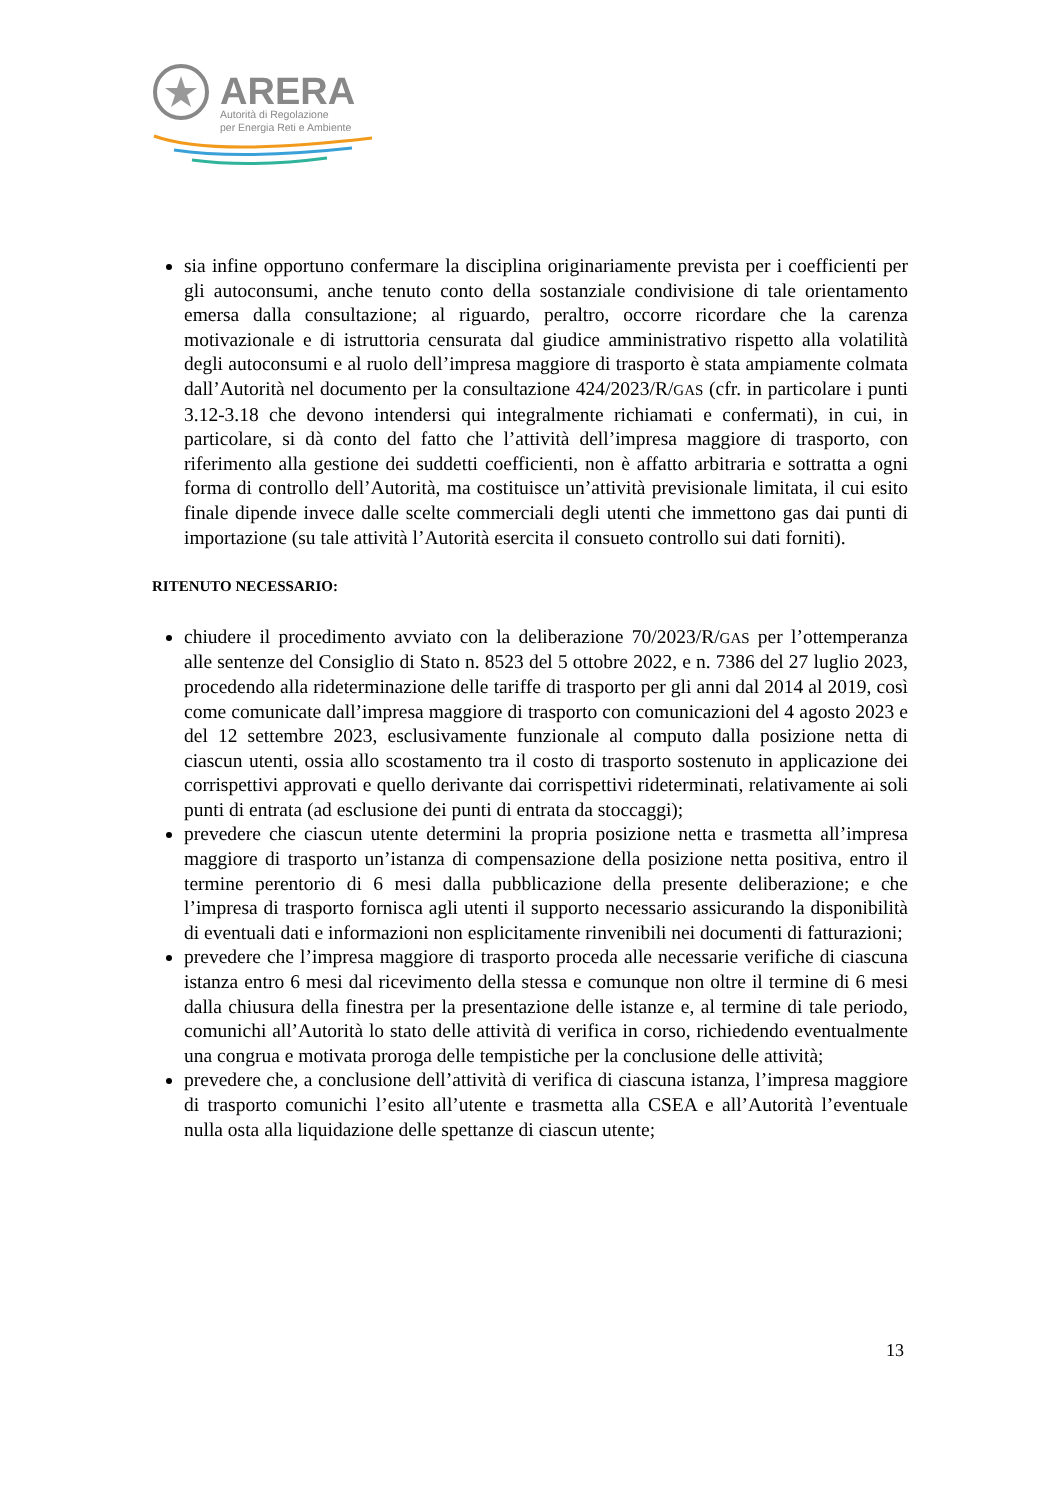ARERA
Autorità di Regolazione
per Energia Reti e Ambiente
sia infine opportuno confermare la disciplina originariamente prevista per i coefficienti per gli autoconsumi, anche tenuto conto della sostanziale condivisione di tale orientamento emersa dalla consultazione; al riguardo, peraltro, occorre ricordare che la carenza motivazionale e di istruttoria censurata dal giudice amministrativo rispetto alla volatilità degli autoconsumi e al ruolo dell’impresa maggiore di trasporto è stata ampiamente colmata dall’Autorità nel documento per la consultazione 424/2023/R/GAS (cfr. in particolare i punti 3.12-3.18 che devono intendersi qui integralmente richiamati e confermati), in cui, in particolare, si dà conto del fatto che l’attività dell’impresa maggiore di trasporto, con riferimento alla gestione dei suddetti coefficienti, non è affatto arbitraria e sottratta a ogni forma di controllo dell’Autorità, ma costituisce un’attività previsionale limitata, il cui esito finale dipende invece dalle scelte commerciali degli utenti che immettono gas dai punti di importazione (su tale attività l’Autorità esercita il consueto controllo sui dati forniti).
RITENUTO NECESSARIO:
chiudere il procedimento avviato con la deliberazione 70/2023/R/GAS per l’ottemperanza alle sentenze del Consiglio di Stato n. 8523 del 5 ottobre 2022, e n. 7386 del 27 luglio 2023, procedendo alla rideterminazione delle tariffe di trasporto per gli anni dal 2014 al 2019, così come comunicate dall’impresa maggiore di trasporto con comunicazioni del 4 agosto 2023 e del 12 settembre 2023, esclusivamente funzionale al computo dalla posizione netta di ciascun utenti, ossia allo scostamento tra il costo di trasporto sostenuto in applicazione dei corrispettivi approvati e quello derivante dai corrispettivi rideterminati, relativamente ai soli punti di entrata (ad esclusione dei punti di entrata da stoccaggi);
prevedere che ciascun utente determini la propria posizione netta e trasmetta all’impresa maggiore di trasporto un’istanza di compensazione della posizione netta positiva, entro il termine perentorio di 6 mesi dalla pubblicazione della presente deliberazione; e che l’impresa di trasporto fornisca agli utenti il supporto necessario assicurando la disponibilità di eventuali dati e informazioni non esplicitamente rinvenibili nei documenti di fatturazioni;
prevedere che l’impresa maggiore di trasporto proceda alle necessarie verifiche di ciascuna istanza entro 6 mesi dal ricevimento della stessa e comunque non oltre il termine di 6 mesi dalla chiusura della finestra per la presentazione delle istanze e, al termine di tale periodo, comunichi all’Autorità lo stato delle attività di verifica in corso, richiedendo eventualmente una congrua e motivata proroga delle tempistiche per la conclusione delle attività;
prevedere che, a conclusione dell’attività di verifica di ciascuna istanza, l’impresa maggiore di trasporto comunichi l’esito all’utente e trasmetta alla CSEA e all’Autorità l’eventuale nulla osta alla liquidazione delle spettanze di ciascun utente;
13